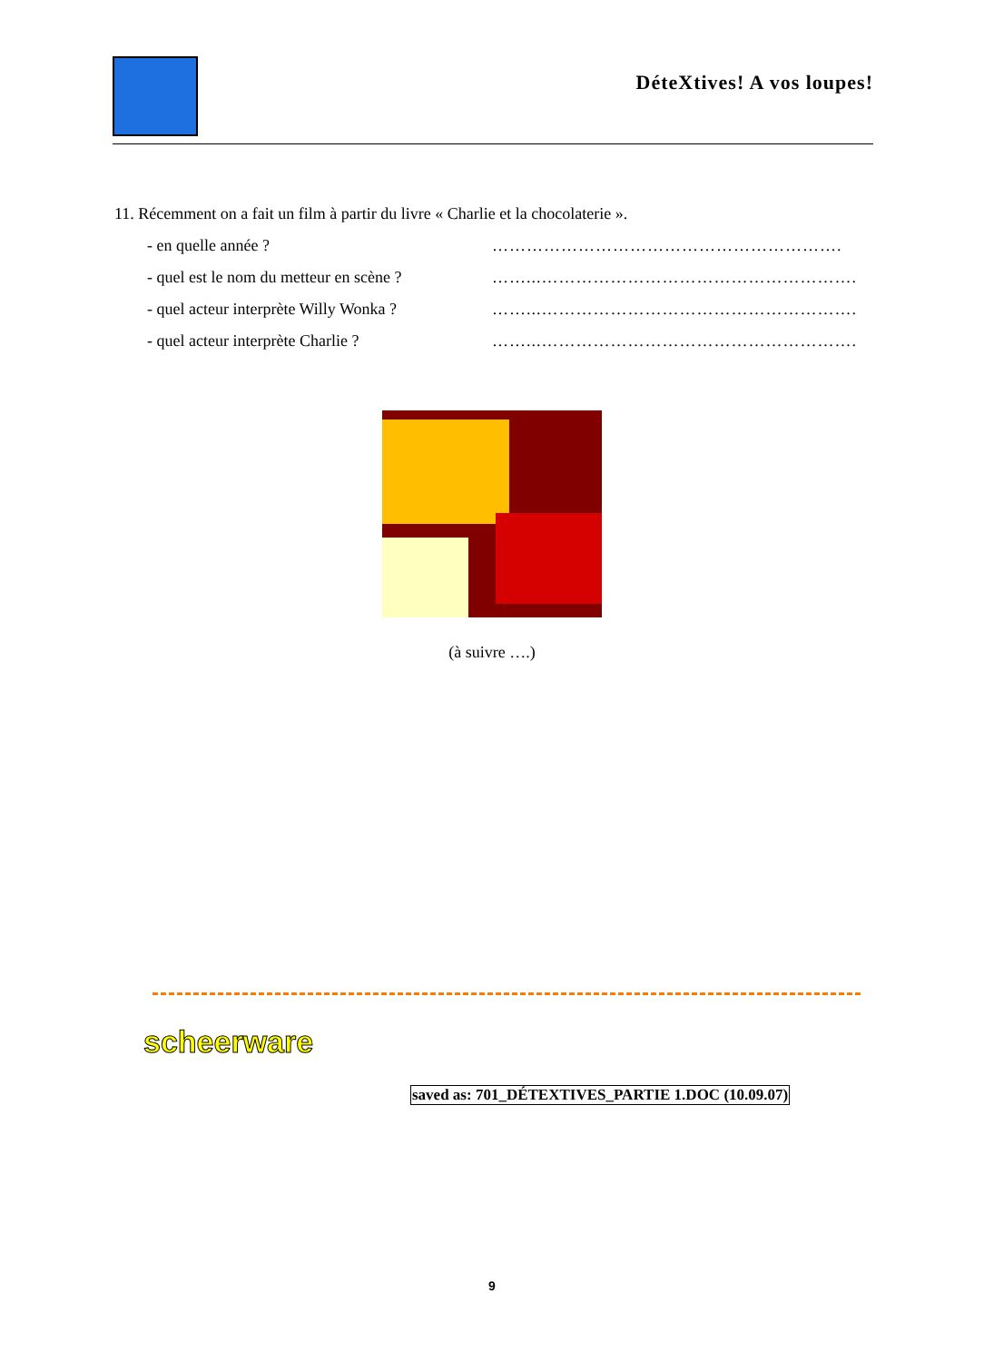DéteXtives! A vos loupes!
11. Récemment on a fait un film à partir du livre « Charlie et la chocolaterie ».
- en quelle année ? …………………………………………………….
- quel est le nom du metteur en scène ? ……...……………………………………………….
- quel acteur interprète Willy Wonka ? ……...……………………………………………….
- quel acteur interprète Charlie ? ……...……………………………………………….
(à suivre ….)
scheerware
saved as: 701_DÉTEXTIVES_PARTIE 1.DOC (10.09.07)
9